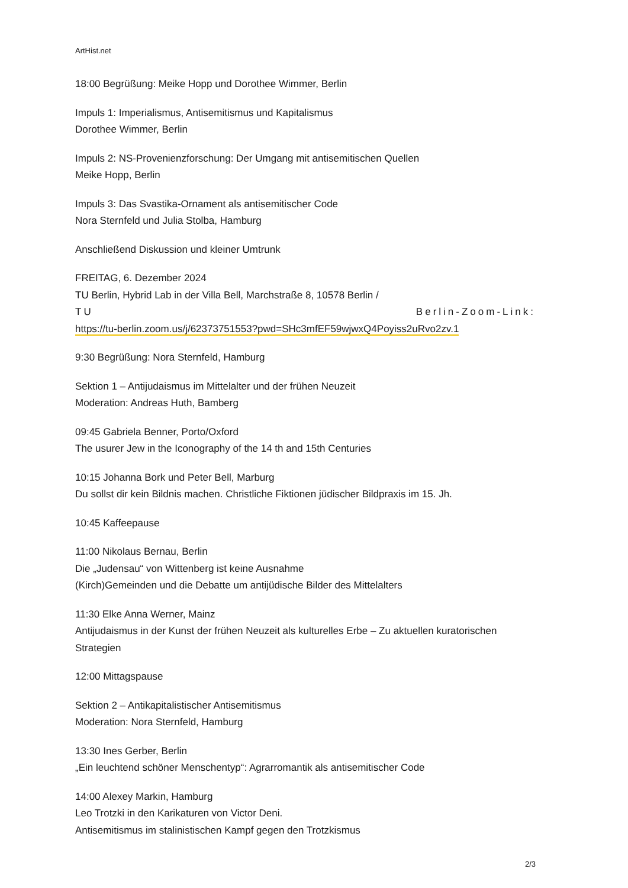ArtHist.net
18:00 Begrüßung: Meike Hopp und Dorothee Wimmer, Berlin
Impuls 1: Imperialismus, Antisemitismus und Kapitalismus
Dorothee Wimmer, Berlin
Impuls 2: NS-Provenienzforschung: Der Umgang mit antisemitischen Quellen
Meike Hopp, Berlin
Impuls 3: Das Svastika-Ornament als antisemitischer Code
Nora Sternfeld und Julia Stolba, Hamburg
Anschließend Diskussion und kleiner Umtrunk
FREITAG, 6. Dezember 2024
TU Berlin, Hybrid Lab in der Villa Bell, Marchstraße 8, 10578 Berlin /
TU Berlin-Zoom-Link:
https://tu-berlin.zoom.us/j/62373751553?pwd=SHc3mfEF59wjwxQ4Poyiss2uRvo2zv.1
9:30 Begrüßung: Nora Sternfeld, Hamburg
Sektion 1 – Antijudaismus im Mittelalter und der frühen Neuzeit
Moderation: Andreas Huth, Bamberg
09:45 Gabriela Benner, Porto/Oxford
The usurer Jew in the Iconography of the 14 th and 15th Centuries
10:15 Johanna Bork und Peter Bell, Marburg
Du sollst dir kein Bildnis machen. Christliche Fiktionen jüdischer Bildpraxis im 15. Jh.
10:45 Kaffeepause
11:00 Nikolaus Bernau, Berlin
Die „Judensau“ von Wittenberg ist keine Ausnahme
(Kirch)Gemeinden und die Debatte um antijüdische Bilder des Mittelalters
11:30 Elke Anna Werner, Mainz
Antijudaismus in der Kunst der frühen Neuzeit als kulturelles Erbe – Zu aktuellen kuratorischen Strategien
12:00 Mittagspause
Sektion 2 – Antikapitalistischer Antisemitismus
Moderation: Nora Sternfeld, Hamburg
13:30 Ines Gerber, Berlin
„Ein leuchtend schöner Menschentyp“: Agrarromantik als antisemitischer Code
14:00 Alexey Markin, Hamburg
Leo Trotzki in den Karikaturen von Victor Deni.
Antisemitismus im stalinistischen Kampf gegen den Trotzkismus
2/3